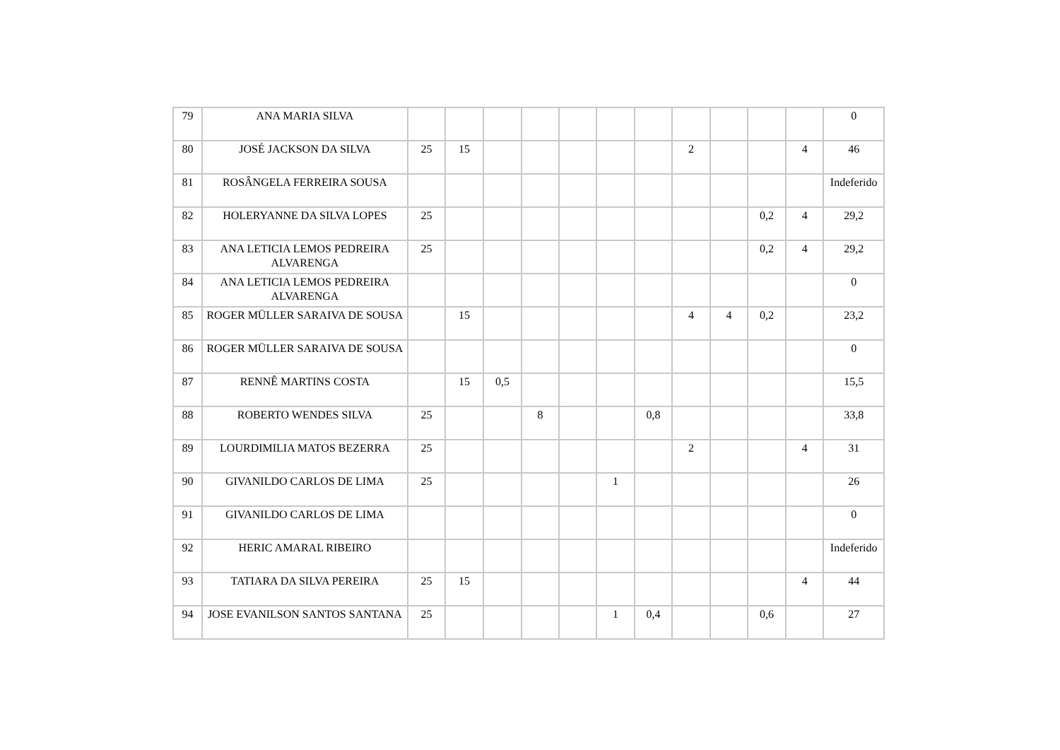| 79 | ANA MARIA SILVA | | | | | | | | | | | | 0 |
| 80 | JOSÉ JACKSON DA SILVA | 25 | 15 | | | | | | 2 | | | 4 | 46 |
| 81 | ROSÂNGELA FERREIRA SOUSA | | | | | | | | | | | | Indeferido |
| 82 | HOLERYANNE DA SILVA LOPES | 25 | | | | | | | | | 0,2 | 4 | 29,2 |
| 83 | ANA LETICIA LEMOS PEDREIRA ALVARENGA | 25 | | | | | | | | | 0,2 | 4 | 29,2 |
| 84 | ANA LETICIA LEMOS PEDREIRA ALVARENGA | | | | | | | | | | | | 0 |
| 85 | ROGER MÜLLER SARAIVA DE SOUSA | | 15 | | | | | | 4 | 4 | 0,2 | | 23,2 |
| 86 | ROGER MÜLLER SARAIVA DE SOUSA | | | | | | | | | | | | 0 |
| 87 | RENNÊ MARTINS COSTA | | 15 | 0,5 | | | | | | | | | 15,5 |
| 88 | ROBERTO WENDES SILVA | 25 | | | 8 | | | 0,8 | | | | | 33,8 |
| 89 | LOURDIMILIA MATOS BEZERRA | 25 | | | | | | | 2 | | | 4 | 31 |
| 90 | GIVANILDO CARLOS DE LIMA | 25 | | | | | 1 | | | | | | 26 |
| 91 | GIVANILDO CARLOS DE LIMA | | | | | | | | | | | | 0 |
| 92 | HERIC AMARAL RIBEIRO | | | | | | | | | | | | Indeferido |
| 93 | TATIARA DA SILVA PEREIRA | 25 | 15 | | | | | | | | | 4 | 44 |
| 94 | JOSE EVANILSON SANTOS SANTANA | 25 | | | | | 1 | 0,4 | | | 0,6 | | 27 |